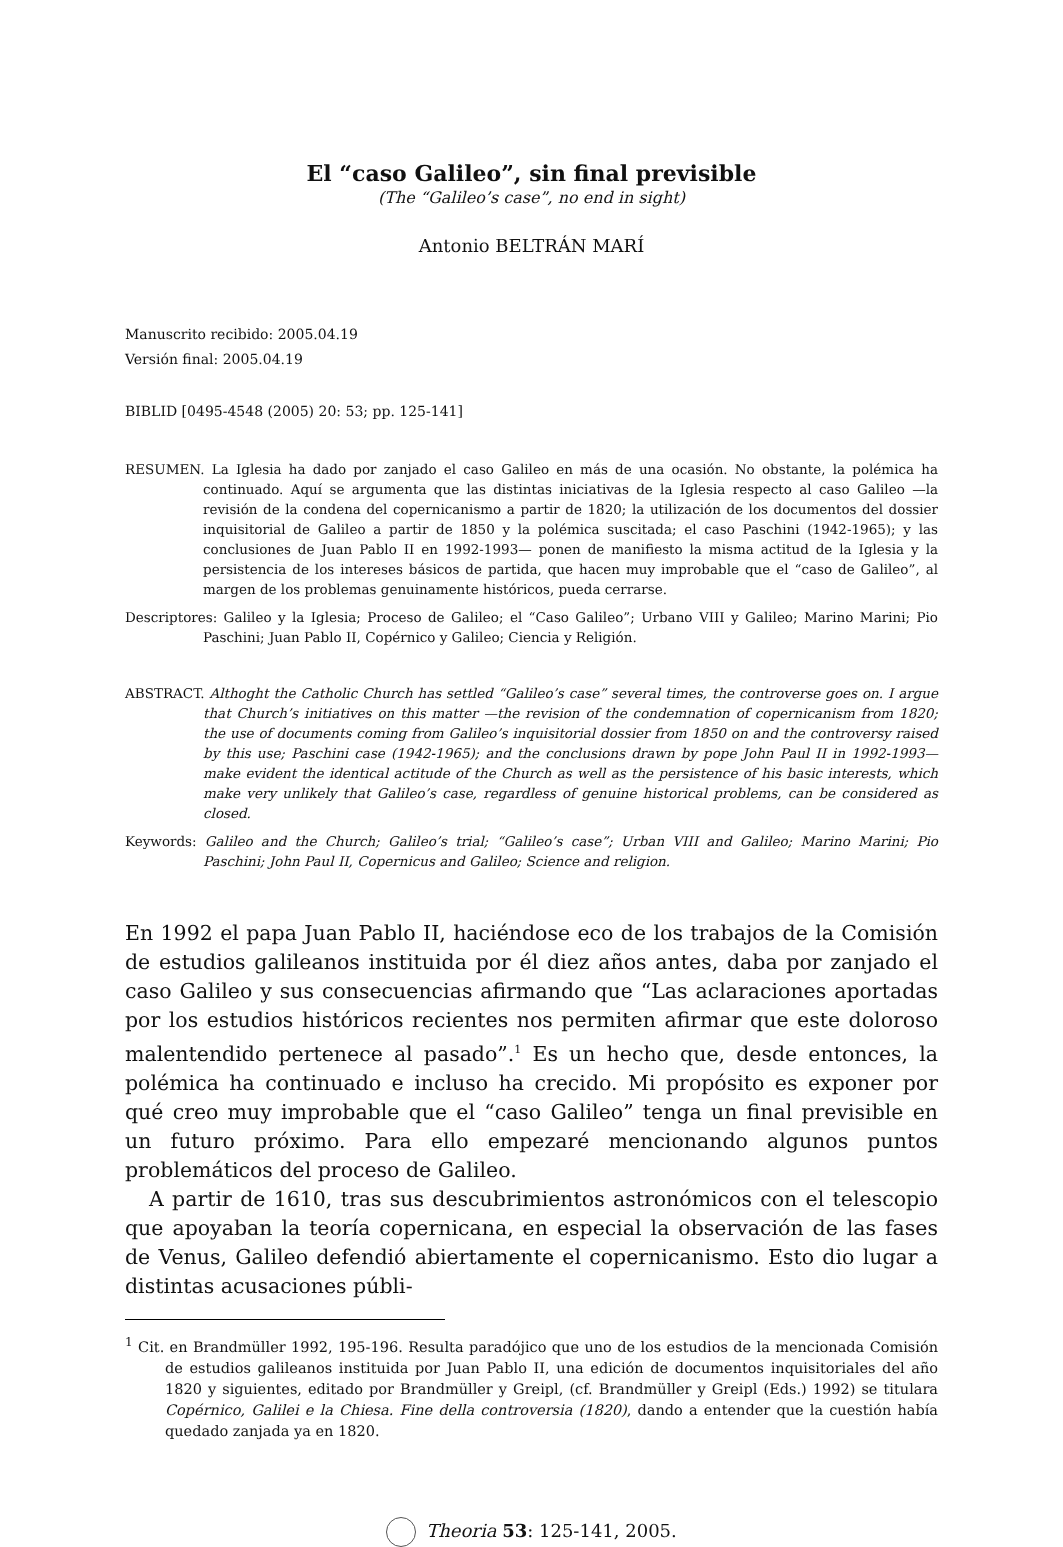El “caso Galileo”, sin final previsible
(The “Galileo’s case”, no end in sight)
Antonio BELTRÁN MARÍ
Manuscrito recibido: 2005.04.19
Versión final: 2005.04.19
BIBLID [0495-4548 (2005) 20: 53; pp. 125-141]
RESUMEN. La Iglesia ha dado por zanjado el caso Galileo en más de una ocasión. No obstante, la polémica ha continuado. Aquí se argumenta que las distintas iniciativas de la Iglesia respecto al caso Galileo —la revisión de la condena del copernicanismo a partir de 1820; la utilización de los documentos del dossier inquisitorial de Galileo a partir de 1850 y la polémica suscitada; el caso Paschini (1942-1965); y las conclusiones de Juan Pablo II en 1992-1993— ponen de manifiesto la misma actitud de la Iglesia y la persistencia de los intereses básicos de partida, que hacen muy improbable que el “caso de Galileo”, al margen de los problemas genuinamente históricos, pueda cerrarse.
Descriptores: Galileo y la Iglesia; Proceso de Galileo; el “Caso Galileo”; Urbano VIII y Galileo; Marino Marini; Pio Paschini; Juan Pablo II, Copérnico y Galileo; Ciencia y Religión.
ABSTRACT. Althoght the Catholic Church has settled “Galileo’s case” several times, the controverse goes on. I argue that Church’s initiatives on this matter —the revision of the condemnation of copernicanism from 1820; the use of documents coming from Galileo’s inquisitorial dossier from 1850 on and the controversy raised by this use; Paschini case (1942-1965); and the conclusions drawn by pope John Paul II in 1992-1993— make evident the identical actitude of the Church as well as the persistence of his basic interests, which make very unlikely that Galileo’s case, regardless of genuine historical problems, can be considered as closed.
Keywords: Galileo and the Church; Galileo’s trial; “Galileo’s case”; Urban VIII and Galileo; Marino Marini; Pio Paschini; John Paul II, Copernicus and Galileo; Science and religion.
En 1992 el papa Juan Pablo II, haciéndose eco de los trabajos de la Comisión de estudios galileanos instituida por él diez años antes, daba por zanjado el caso Galileo y sus consecuencias afirmando que “Las aclaraciones aportadas por los estudios históricos recientes nos permiten afirmar que este doloroso malentendido pertenece al pasado”.<sup>1</sup> Es un hecho que, desde entonces, la polémica ha continuado e incluso ha crecido. Mi propósito es exponer por qué creo muy improbable que el “caso Galileo” tenga un final previsible en un futuro próximo. Para ello empezaré mencionando algunos puntos problemáticos del proceso de Galileo.
A partir de 1610, tras sus descubrimientos astronómicos con el telescopio que apoyaban la teoría copernicana, en especial la observación de las fases de Venus, Galileo defendió abiertamente el copernicanismo. Esto dio lugar a distintas acusaciones públi-
<sup>1</sup> Cit. en Brandmüller 1992, 195-196. Resulta paradójico que uno de los estudios de la mencionada Comisión de estudios galileanos instituida por Juan Pablo II, una edición de documentos inquisitoriales del año 1820 y siguientes, editado por Brandmüller y Greipl, (cf. Brandmüller y Greipl (Eds.) 1992) se titulara Copérnico, Galilei e la Chiesa. Fine della controversia (1820), dando a entender que la cuestión había quedado zanjada ya en 1820.
Theoria 53: 125-141, 2005.